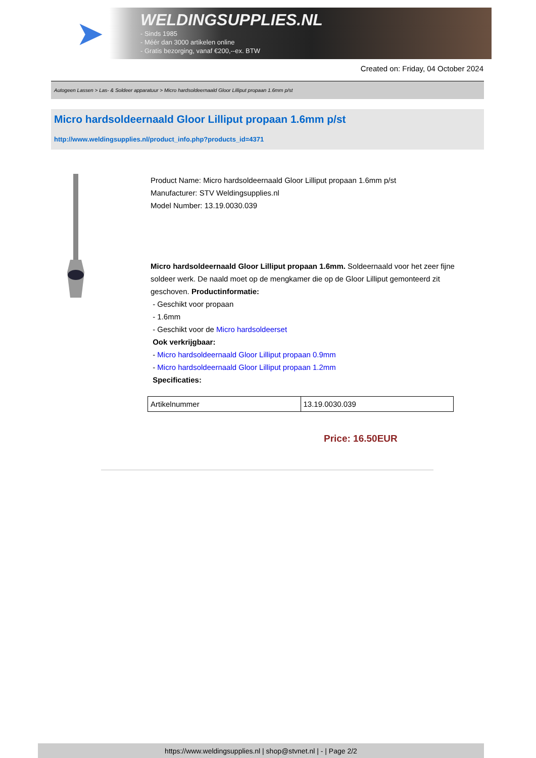➤
WELDINGSUPPLIES.NL
- Sinds 1985
- Méér dan 3000 artikelen online
- Gratis bezorging, vanaf €200,--ex. BTW
Created on: Friday, 04 October 2024
Autogeen Lassen > Las- & Soldeer apparatuur > Micro hardsoldeernaald Gloor Lilliput propaan 1.6mm p/st
Micro hardsoldeernaald Gloor Lilliput propaan 1.6mm p/st
http://www.weldingsupplies.nl/product_info.php?products_id=4371
Product Name: Micro hardsoldeernaald Gloor Lilliput propaan 1.6mm p/st
Manufacturer: STV Weldingsupplies.nl
Model Number: 13.19.0030.039
Micro hardsoldeernaald Gloor Lilliput propaan 1.6mm. Soldeernaald voor het zeer fijne soldeer werk. De naald moet op de mengkamer die op de Gloor Lilliput gemonteerd zit geschoven. Productinformatie:
- Geschikt voor propaan
- 1.6mm
- Geschikt voor de Micro hardsoldeerset
Ook verkrijgbaar:
- Micro hardsoldeernaald Gloor Lilliput propaan 0.9mm
- Micro hardsoldeernaald Gloor Lilliput propaan 1.2mm
Specificaties:
| Artikelnummer | 13.19.0030.039 |
Price: 16.50EUR
https://www.weldingsupplies.nl | shop@stvnet.nl | - | Page 2/2